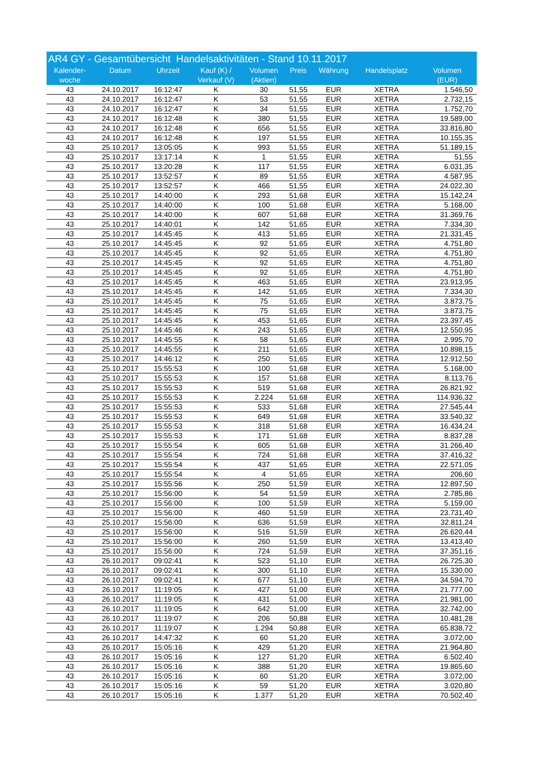| AR4 GY - Gesamtübersicht Handelsaktivitäten - Stand 10.11.2017 | | | | | | | | |
| --- | --- | --- | --- | --- | --- | --- | --- | --- |
| Kalender- woche | Datum | Uhrzeit | Kauf (K) / Verkauf (V) | Volumen (Aktien) | Preis | Währung | Handelsplatz | Volumen (EUR) |
| 43 | 24.10.2017 | 16:12:47 | K | 30 | 51,55 | EUR | XETRA | 1.546,50 |
| 43 | 24.10.2017 | 16:12:47 | K | 53 | 51,55 | EUR | XETRA | 2.732,15 |
| 43 | 24.10.2017 | 16:12:47 | K | 34 | 51,55 | EUR | XETRA | 1.752,70 |
| 43 | 24.10.2017 | 16:12:48 | K | 380 | 51,55 | EUR | XETRA | 19.589,00 |
| 43 | 24.10.2017 | 16:12:48 | K | 656 | 51,55 | EUR | XETRA | 33.816,80 |
| 43 | 24.10.2017 | 16:12:48 | K | 197 | 51,55 | EUR | XETRA | 10.155,35 |
| 43 | 25.10.2017 | 13:05:05 | K | 993 | 51,55 | EUR | XETRA | 51.189,15 |
| 43 | 25.10.2017 | 13:17:14 | K | 1 | 51,55 | EUR | XETRA | 51,55 |
| 43 | 25.10.2017 | 13:20:28 | K | 117 | 51,55 | EUR | XETRA | 6.031,35 |
| 43 | 25.10.2017 | 13:52:57 | K | 89 | 51,55 | EUR | XETRA | 4.587,95 |
| 43 | 25.10.2017 | 13:52:57 | K | 466 | 51,55 | EUR | XETRA | 24.022,30 |
| 43 | 25.10.2017 | 14:40:00 | K | 293 | 51,68 | EUR | XETRA | 15.142,24 |
| 43 | 25.10.2017 | 14:40:00 | K | 100 | 51,68 | EUR | XETRA | 5.168,00 |
| 43 | 25.10.2017 | 14:40:00 | K | 607 | 51,68 | EUR | XETRA | 31.369,76 |
| 43 | 25.10.2017 | 14:40:01 | K | 142 | 51,65 | EUR | XETRA | 7.334,30 |
| 43 | 25.10.2017 | 14:45:45 | K | 413 | 51,65 | EUR | XETRA | 21.331,45 |
| 43 | 25.10.2017 | 14:45:45 | K | 92 | 51,65 | EUR | XETRA | 4.751,80 |
| 43 | 25.10.2017 | 14:45:45 | K | 92 | 51,65 | EUR | XETRA | 4.751,80 |
| 43 | 25.10.2017 | 14:45:45 | K | 92 | 51,65 | EUR | XETRA | 4.751,80 |
| 43 | 25.10.2017 | 14:45:45 | K | 92 | 51,65 | EUR | XETRA | 4.751,80 |
| 43 | 25.10.2017 | 14:45:45 | K | 463 | 51,65 | EUR | XETRA | 23.913,95 |
| 43 | 25.10.2017 | 14:45:45 | K | 142 | 51,65 | EUR | XETRA | 7.334,30 |
| 43 | 25.10.2017 | 14:45:45 | K | 75 | 51,65 | EUR | XETRA | 3.873,75 |
| 43 | 25.10.2017 | 14:45:45 | K | 75 | 51,65 | EUR | XETRA | 3.873,75 |
| 43 | 25.10.2017 | 14:45:45 | K | 453 | 51,65 | EUR | XETRA | 23.397,45 |
| 43 | 25.10.2017 | 14:45:46 | K | 243 | 51,65 | EUR | XETRA | 12.550,95 |
| 43 | 25.10.2017 | 14:45:55 | K | 58 | 51,65 | EUR | XETRA | 2.995,70 |
| 43 | 25.10.2017 | 14:45:55 | K | 211 | 51,65 | EUR | XETRA | 10.898,15 |
| 43 | 25.10.2017 | 14:46:12 | K | 250 | 51,65 | EUR | XETRA | 12.912,50 |
| 43 | 25.10.2017 | 15:55:53 | K | 100 | 51,68 | EUR | XETRA | 5.168,00 |
| 43 | 25.10.2017 | 15:55:53 | K | 157 | 51,68 | EUR | XETRA | 8.113,76 |
| 43 | 25.10.2017 | 15:55:53 | K | 519 | 51,68 | EUR | XETRA | 26.821,92 |
| 43 | 25.10.2017 | 15:55:53 | K | 2.224 | 51,68 | EUR | XETRA | 114.936,32 |
| 43 | 25.10.2017 | 15:55:53 | K | 533 | 51,68 | EUR | XETRA | 27.545,44 |
| 43 | 25.10.2017 | 15:55:53 | K | 649 | 51,68 | EUR | XETRA | 33.540,32 |
| 43 | 25.10.2017 | 15:55:53 | K | 318 | 51,68 | EUR | XETRA | 16.434,24 |
| 43 | 25.10.2017 | 15:55:53 | K | 171 | 51,68 | EUR | XETRA | 8.837,28 |
| 43 | 25.10.2017 | 15:55:54 | K | 605 | 51,68 | EUR | XETRA | 31.266,40 |
| 43 | 25.10.2017 | 15:55:54 | K | 724 | 51,68 | EUR | XETRA | 37.416,32 |
| 43 | 25.10.2017 | 15:55:54 | K | 437 | 51,65 | EUR | XETRA | 22.571,05 |
| 43 | 25.10.2017 | 15:55:54 | K | 4 | 51,65 | EUR | XETRA | 206,60 |
| 43 | 25.10.2017 | 15:55:56 | K | 250 | 51,59 | EUR | XETRA | 12.897,50 |
| 43 | 25.10.2017 | 15:56:00 | K | 54 | 51,59 | EUR | XETRA | 2.785,86 |
| 43 | 25.10.2017 | 15:56:00 | K | 100 | 51,59 | EUR | XETRA | 5.159,00 |
| 43 | 25.10.2017 | 15:56:00 | K | 460 | 51,59 | EUR | XETRA | 23.731,40 |
| 43 | 25.10.2017 | 15:56:00 | K | 636 | 51,59 | EUR | XETRA | 32.811,24 |
| 43 | 25.10.2017 | 15:56:00 | K | 516 | 51,59 | EUR | XETRA | 26.620,44 |
| 43 | 25.10.2017 | 15:56:00 | K | 260 | 51,59 | EUR | XETRA | 13.413,40 |
| 43 | 25.10.2017 | 15:56:00 | K | 724 | 51,59 | EUR | XETRA | 37.351,16 |
| 43 | 26.10.2017 | 09:02:41 | K | 523 | 51,10 | EUR | XETRA | 26.725,30 |
| 43 | 26.10.2017 | 09:02:41 | K | 300 | 51,10 | EUR | XETRA | 15.330,00 |
| 43 | 26.10.2017 | 09:02:41 | K | 677 | 51,10 | EUR | XETRA | 34.594,70 |
| 43 | 26.10.2017 | 11:19:05 | K | 427 | 51,00 | EUR | XETRA | 21.777,00 |
| 43 | 26.10.2017 | 11:19:05 | K | 431 | 51,00 | EUR | XETRA | 21.981,00 |
| 43 | 26.10.2017 | 11:19:05 | K | 642 | 51,00 | EUR | XETRA | 32.742,00 |
| 43 | 26.10.2017 | 11:19:07 | K | 206 | 50,88 | EUR | XETRA | 10.481,28 |
| 43 | 26.10.2017 | 11:19:07 | K | 1.294 | 50,88 | EUR | XETRA | 65.838,72 |
| 43 | 26.10.2017 | 14:47:32 | K | 60 | 51,20 | EUR | XETRA | 3.072,00 |
| 43 | 26.10.2017 | 15:05:16 | K | 429 | 51,20 | EUR | XETRA | 21.964,80 |
| 43 | 26.10.2017 | 15:05:16 | K | 127 | 51,20 | EUR | XETRA | 6.502,40 |
| 43 | 26.10.2017 | 15:05:16 | K | 388 | 51,20 | EUR | XETRA | 19.865,60 |
| 43 | 26.10.2017 | 15:05:16 | K | 60 | 51,20 | EUR | XETRA | 3.072,00 |
| 43 | 26.10.2017 | 15:05:16 | K | 59 | 51,20 | EUR | XETRA | 3.020,80 |
| 43 | 26.10.2017 | 15:05:16 | K | 1.377 | 51,20 | EUR | XETRA | 70.502,40 |